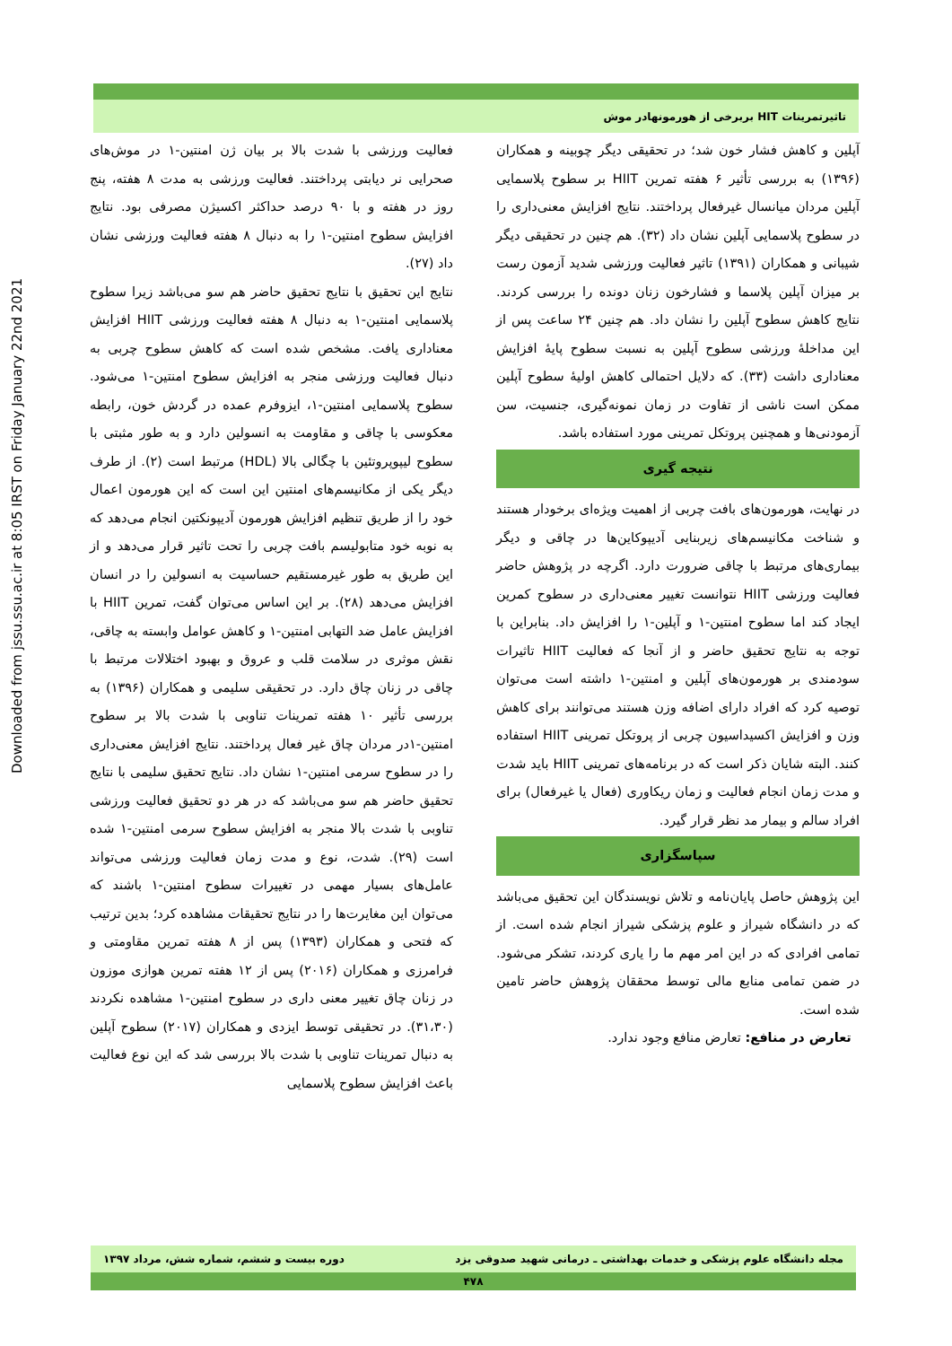Downloaded from jssu.ssu.ac.ir at 8:05 IRST on Friday January 22nd 2021
تاثیرتمرینات HIT بربرخی از هورمونهادر موش
فعالیت ورزشی با شدت بالا بر بیان ژن امنتین-۱ در موش‌های صحرایی نر دیابتی پرداختند. فعالیت ورزشی به مدت ۸ هفته، پنج روز در هفته و با ۹۰ درصد حداکثر اکسیژن مصرفی بود. نتایج افزایش سطوح امنتین-۱ را به دنبال ۸ هفته فعالیت ورزشی نشان داد (۲۷).
نتایج این تحقیق با نتایج تحقیق حاضر هم سو می‌باشد زیرا سطوح پلاسمایی امنتین-۱ به دنبال ۸ هفته فعالیت ورزشی HIIT افزایش معناداری یافت. مشخص شده است که کاهش سطوح چربی به دنبال فعالیت ورزشی منجر به افزایش سطوح امنتین-۱ می‌شود. سطوح پلاسمایی امنتین-۱، ایزوفرم عمده در گردش خون، رابطه معکوسی با چاقی و مقاومت به انسولین دارد و به طور مثبتی با سطوح لیپوپروتئین با چگالی بالا (HDL) مرتبط است (۲). از طرف دیگر یکی از مکانیسم‌های امنتین این است که این هورمون اعمال خود را از طریق تنظیم افزایش هورمون آدیپونکتین انجام می‌دهد که به نوبه خود متابولیسم بافت چربی را تحت تاثیر قرار می‌دهد و از این طریق به طور غیرمستقیم حساسیت به انسولین را در انسان افزایش می‌دهد (۲۸). بر این اساس می‌توان گفت، تمرین HIIT با افزایش عامل ضد التهابی امنتین-۱ و کاهش عوامل وابسته به چاقی، نقش موثری در سلامت قلب و عروق و بهبود اختلالات مرتبط با چاقی در زنان چاق دارد. در تحقیقی سلیمی و همکاران (۱۳۹۶) به بررسی تأثیر ۱۰ هفته تمرینات تناوبی با شدت بالا بر سطوح امنتین-۱در مردان چاق غیر فعال پرداختند. نتایج افزایش معنی‌داری را در سطوح سرمی امنتین-۱ نشان داد. نتایج تحقیق سلیمی با نتایج تحقیق حاضر هم سو می‌باشد که در هر دو تحقیق فعالیت ورزشی تناوبی با شدت بالا منجر به افزایش سطوح سرمی امنتین-۱ شده است (۲۹). شدت، نوع و مدت زمان فعالیت ورزشی می‌تواند عامل‌های بسیار مهمی در تغییرات سطوح امنتین-۱ باشند که می‌توان این مغایرت‌ها را در نتایج تحقیقات مشاهده کرد؛ بدین ترتیب که فتحی و همکاران (۱۳۹۳) پس از ۸ هفته تمرین مقاومتی و فرامرزی و همکاران (۲۰۱۶) پس از ۱۲ هفته تمرین هوازی موزون در زنان چاق تغییر معنی داری در سطوح امنتین-۱ مشاهده نکردند (۳۱،۳۰). در تحقیقی توسط ایزدی و همکاران (۲۰۱۷) سطوح آپلین به دنبال تمرینات تناوبی با شدت بالا بررسی شد که این نوع فعالیت باعث افزایش سطوح پلاسمایی
آپلین و کاهش فشار خون شد؛ در تحقیقی دیگر چوبینه و همکاران (۱۳۹۶) به بررسی تأثیر ۶ هفته تمرین HIIT بر سطوح پلاسمایی آپلین مردان میانسال غیرفعال پرداختند. نتایج افزایش معنی‌داری را در سطوح پلاسمایی آپلین نشان داد (۳۲). هم چنین در تحقیقی دیگر شیبانی و همکاران (۱۳۹۱) تاثیر فعالیت ورزشی شدید آزمون رست بر میزان آپلین پلاسما و فشارخون زنان دونده را بررسی کردند. نتایج کاهش سطوح آپلین را نشان داد. هم چنین ۲۴ ساعت پس از این مداخلهٔ ورزشی سطوح آپلین به نسبت سطوح پایهٔ افزایش معناداری داشت (۳۳). که دلایل احتمالی کاهش اولیهٔ سطوح آپلین ممکن است ناشی از تفاوت در زمان نمونه‌گیری، جنسیت، سن آزمودنی‌ها و همچنین پروتکل تمرینی مورد استفاده باشد.
نتیجه گیری
در نهایت، هورمون‌های بافت چربی از اهمیت ویژه‌ای برخودار هستند و شناخت مکانیسم‌های زیربنایی آدیپوکاین‌ها در چاقی و دیگر بیماری‌های مرتبط با چاقی ضرورت دارد. اگرچه در پژوهش حاضر فعالیت ورزشی HIIT نتوانست تغییر معنی‌داری در سطوح کمرین ایجاد کند اما سطوح امنتین-۱ و آپلین-۱ را افزایش داد. بنابراین با توجه به نتایج تحقیق حاضر و از آنجا که فعالیت HIIT تاثیرات سودمندی بر هورمون‌های آپلین و امنتین-۱ داشته است می‌توان توصیه کرد که افراد دارای اضافه وزن هستند می‌توانند برای کاهش وزن و افزایش اکسیداسیون چربی از پروتکل تمرینی HIIT استفاده کنند. البته شایان ذکر است که در برنامه‌های تمرینی HIIT باید شدت و مدت زمان انجام فعالیت و زمان ریکاوری (فعال یا غیرفعال) برای افراد سالم و بیمار مد نظر قرار گیرد.
سپاسگزاری
این پژوهش حاصل پایان‌نامه و تلاش نویسندگان این تحقیق می‌باشد که در دانشگاه شیراز و علوم پزشکی شیراز انجام شده است. از تمامی افرادی که در این امر مهم ما را یاری کردند، تشکر می‌شود. در ضمن تمامی منابع مالی توسط محققان پژوهش حاضر تامین شده است.
تعارض در منافع: تعارض منافع وجود ندارد.
مجله دانشگاه علوم پزشکی و خدمات بهداشتی ـ درمانی شهید صدوقی یزد دوره بیست و ششم، شماره شش، مرداد ۱۳۹۷
۴۷۸